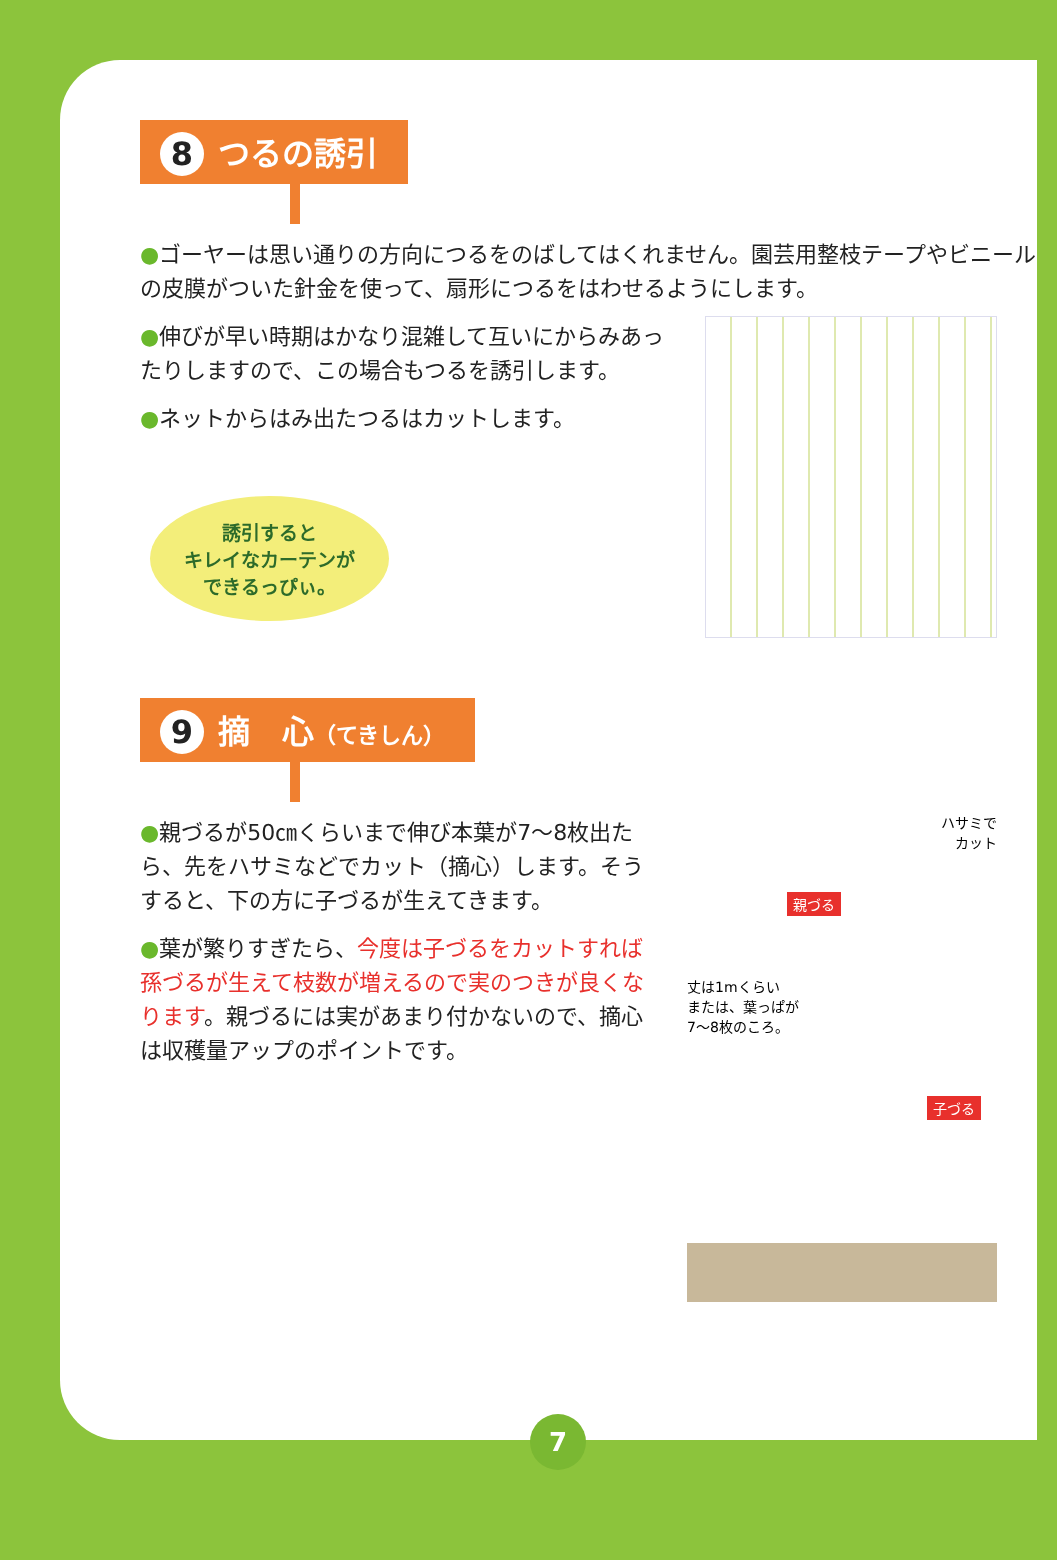8 つるの誘引
●ゴーヤーは思い通りの方向につるをのばしてはくれません。園芸用整枝テープやビニールの皮膜がついた針金を使って、扇形につるをはわせるようにします。
●伸びが早い時期はかなり混雑して互いにからみあったりしますので、この場合もつるを誘引します。
●ネットからはみ出たつるはカットします。
誘引すると
キレイなカーテンが
できるっぴぃ。
9 摘　心（てきしん）
●親づるが50㎝くらいまで伸び本葉が7〜8枚出たら、先をハサミなどでカット（摘心）します。そうすると、下の方に子づるが生えてきます。
●葉が繁りすぎたら、今度は子づるをカットすれば孫づるが生えて枝数が増えるので実のつきが良くなります。親づるには実があまり付かないので、摘心は収穫量アップのポイントです。
ハサミで
カット
親づる
丈は1mくらい
または、葉っぱが
7〜8枚のころ。
子づる
7